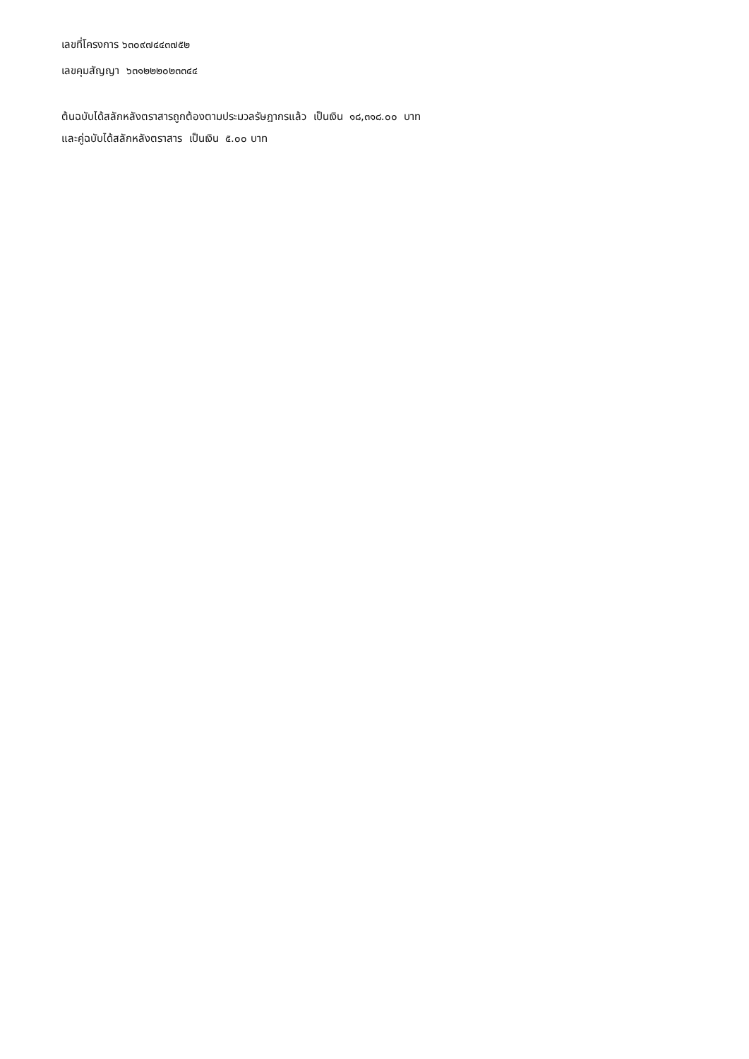เลขที่โครงการ ๖๓๐๙๗๔๔๓๗๕๒
เลขคุมสัญญา ๖๓๑๒๒๒๐๒๓๓๔๔
ต้นฉบับได้สลักหลังตราสารถูกต้องตามประมวลรัษฎากรแล้ว เป็นเงิน ๑๘,๓๑๘.๐๐ บาท
และคู่ฉบับได้สลักหลังตราสาร เป็นเงิน ๕.๐๐ บาท